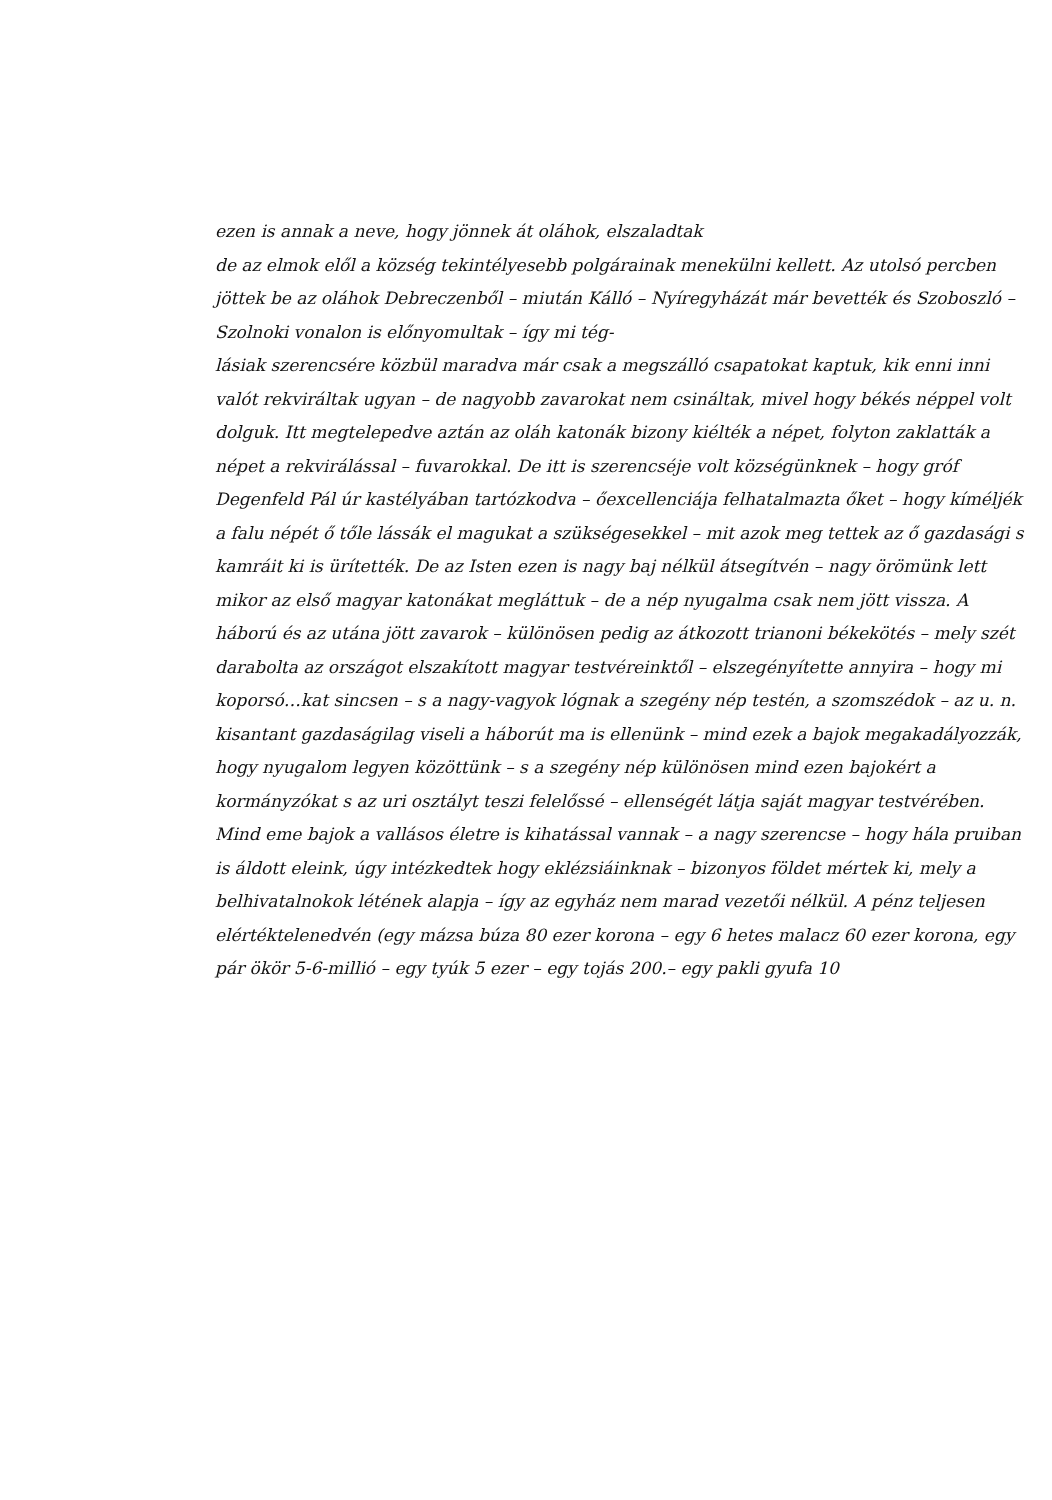ezen is annak a neve, hogy jönnek át oláhok, elszaladtak
de az elmok elől a község tekintélyesebb polgárainak menekülni kellett. Az utolsó percben jöttek be az oláhok Debreczenből – miután Kálló – Nyíregyházát már bevették és Szoboszló – Szolnoki vonalon is előnyomultak – így mi tég-
lásiak szerencsére közbül maradva már csak a megszálló csapatokat kaptuk, kik enni inni valót rekviráltak ugyan – de nagyobb zavarokat nem csináltak, mivel hogy békés néppel volt dolguk. Itt megtelepedve aztán az oláh katonák bizony kiélték a népet, folyton zaklatták a népet a rekvirálással – fuvarokkal. De itt is szerencséje volt községünknek – hogy gróf Degenfeld Pál úr kastélyában tartózkodva – őexcellenciája felhatalmazta őket – hogy kíméljék a falu népét ő tőle lássák el magukat a szükségesekkel – mit azok meg tettek az ő gazdasági s kamráit ki is ürítették. De az Isten ezen is nagy baj nélkül átsegítvén – nagy örömünk lett mikor az első magyar katonákat megláttuk – de a nép nyugalma csak nem jött vissza. A háború és az utána jött zavarok – különösen pedig az átkozott trianoni békekötés – mely szét darabolta az országot elszakított magyar testvéreinktől – elszegényítette annyira – hogy mi koporsó…kat sincsen – s a nagy-vagyok lógnak a szegény nép testén, a szomszédok – az u. n. kisantant gazdaságilag viseli a háborút ma is ellenünk – mind ezek a bajok megakadályozzák, hogy nyugalom legyen közöttünk – s a szegény nép különösen mind ezen bajokért a kormányzókat s az uri osztályt teszi felelőssé – ellenségét látja saját magyar testvérében.
Mind eme bajok a vallásos életre is kihatással vannak – a nagy szerencse – hogy hála pruiban is áldott eleink, úgy intézkedtek hogy eklézsiáinknak – bizonyos földet mértek ki, mely a belhivatalnokok létének alapja – így az egyház nem marad vezetői nélkül. A pénz teljesen elértéktelenedvén (egy mázsa búza 80 ezer korona – egy 6 hetes malacz 60 ezer korona, egy pár ökör 5-6-millió – egy tyúk 5 ezer – egy tojás 200.– egy pakli gyufa 10